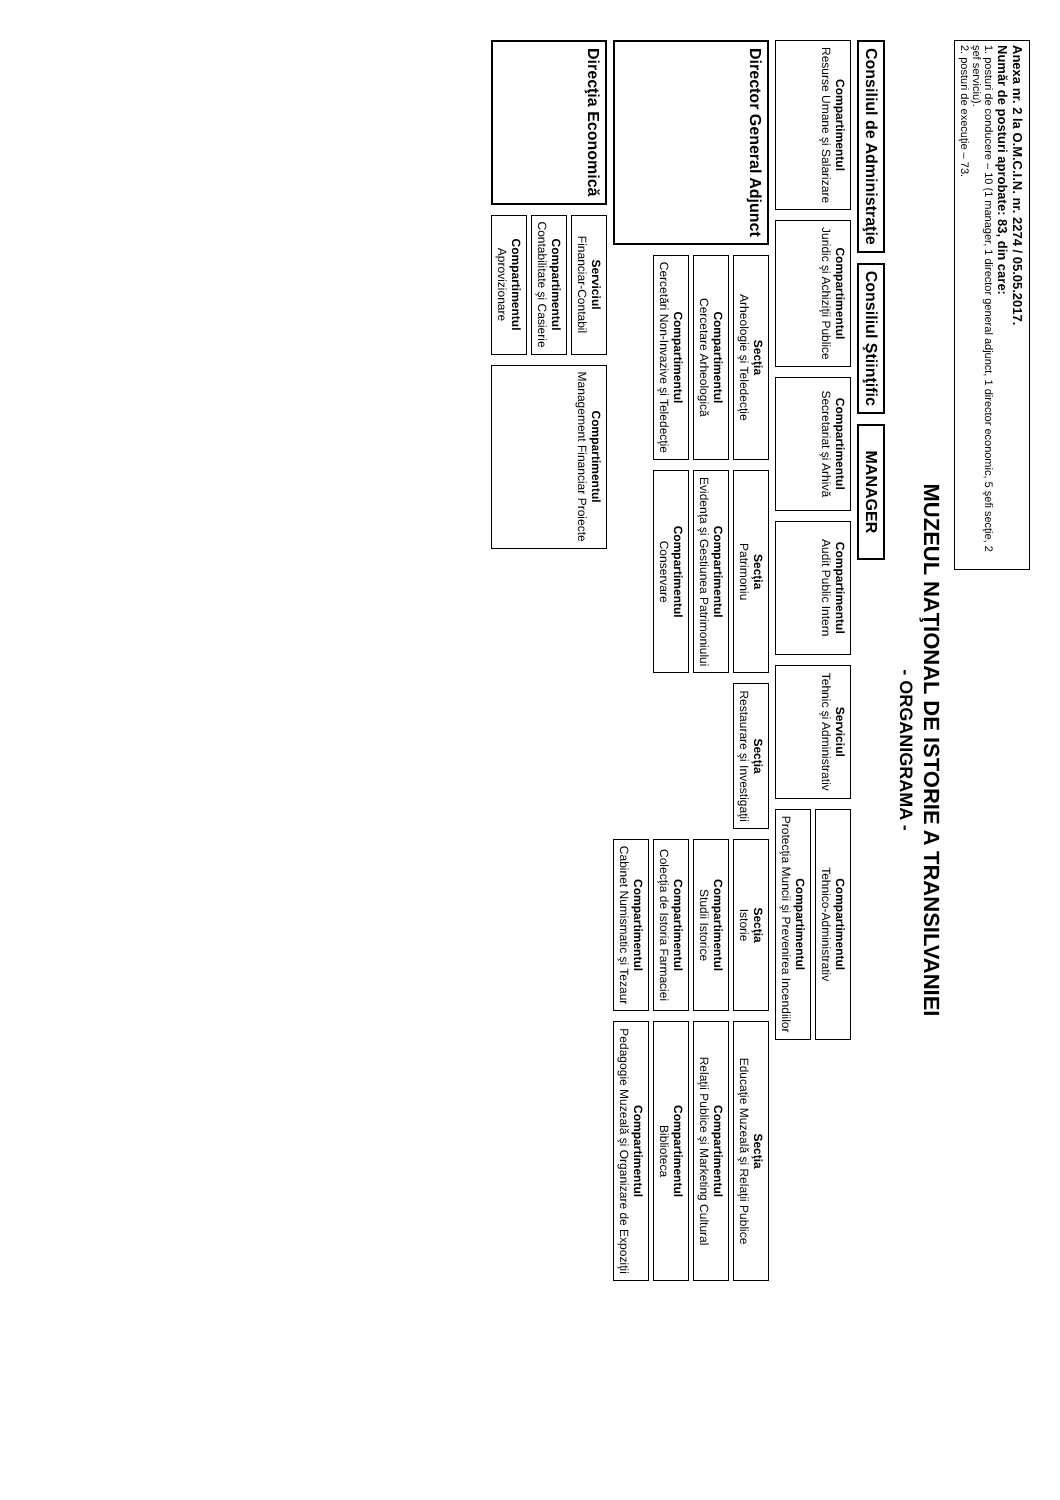Anexa nr. 2 la O.M.C.I.N. nr. 2274 / 05.05.2017.
Număr de posturi aprobate: 83, din care:
1. posturi de conducere – 10 (1 manager, 1 director general adjunct, 1 director economic, 5 şefi secţie, 2 şef serviciu).
2. posturi de execuţie – 73.
MUZEUL NAŢIONAL DE ISTORIE A TRANSILVANIEI
- ORGANIGRAMA -
Consiliul de Administraţie
Consiliul Ştiinţific
MANAGER
Compartimentul
Resurse Umane şi Salarizare
Compartimentul
Juridic şi Achiziţii Publice
Compartimentul
Secretariat şi Arhivă
Compartimentul
Audit Public Intern
Serviciul
Tehnic şi Administrativ
Compartimentul
Tehnico-Administrativ
Compartimentul
Protecţia Muncii şi Prevenirea Incendiilor
Director General Adjunct
Secţia
Arheologie şi Teledecţie
Compartimentul
Cercetare Arheologică
Compartimentul
Cercetări Non-Invazive şi Teledecţie
Secţia
Patrimoniu
Compartimentul
Evidenţa şi Gestiunea Patrimoniului
Compartimentul
Conservare
Secţia
Restaurare şi Investigaţii
Secţia
Istorie
Compartimentul
Studii Istorice
Compartimentul
Colecţia de Istoria Farmaciei
Compartimentul
Cabinet Numismatic şi Tezaur
Secţia
Educaţie Muzeală şi Relaţii Publice
Compartimentul
Relaţii Publice şi Marketing Cultural
Compartimentul
Biblioteca
Compartimentul
Pedagogie Muzeală şi Organizare de Expoziţii
Direcţia Economică
Serviciul
Financiar-Contabil
Compartimentul
Contabilitate şi Casierie
Compartimentul
Aprovizionare
Compartimentul
Management Financiar Proiecte